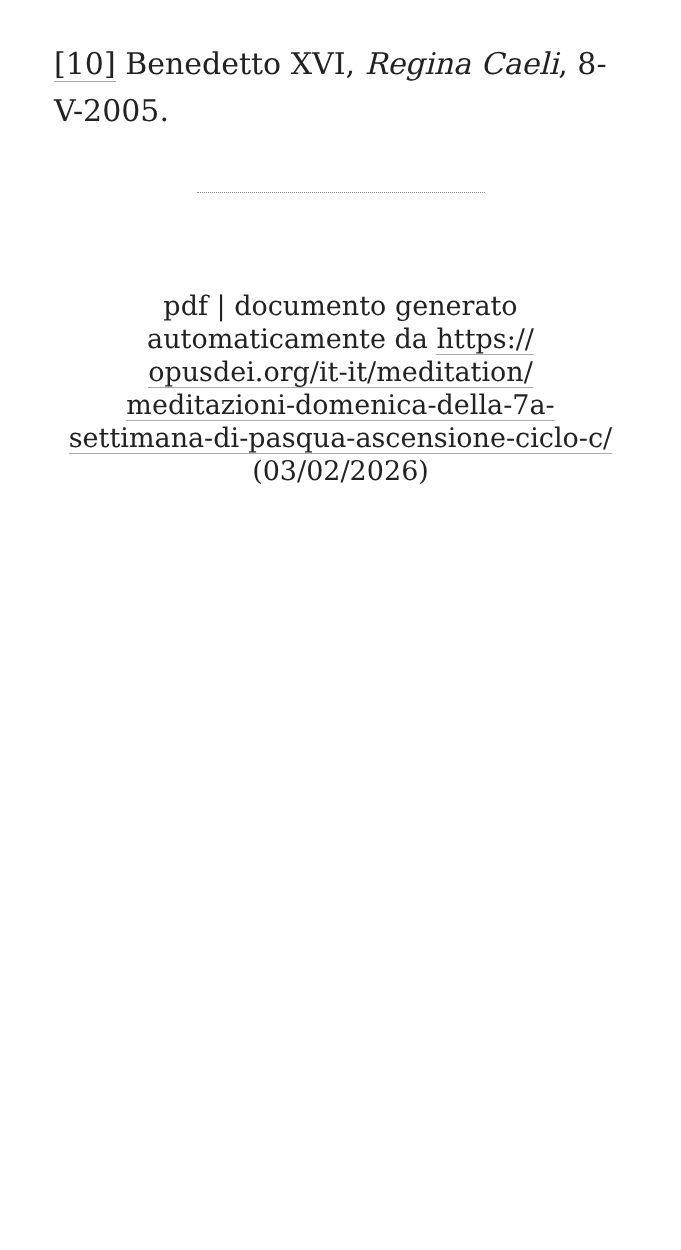[10] Benedetto XVI, Regina Caeli, 8-V-2005.
pdf | documento generato automaticamente da https://
opusdei.org/it-it/meditation/
meditazioni-domenica-della-7a-
settimana-di-pasqua-ascensione-ciclo-c/
(03/02/2026)